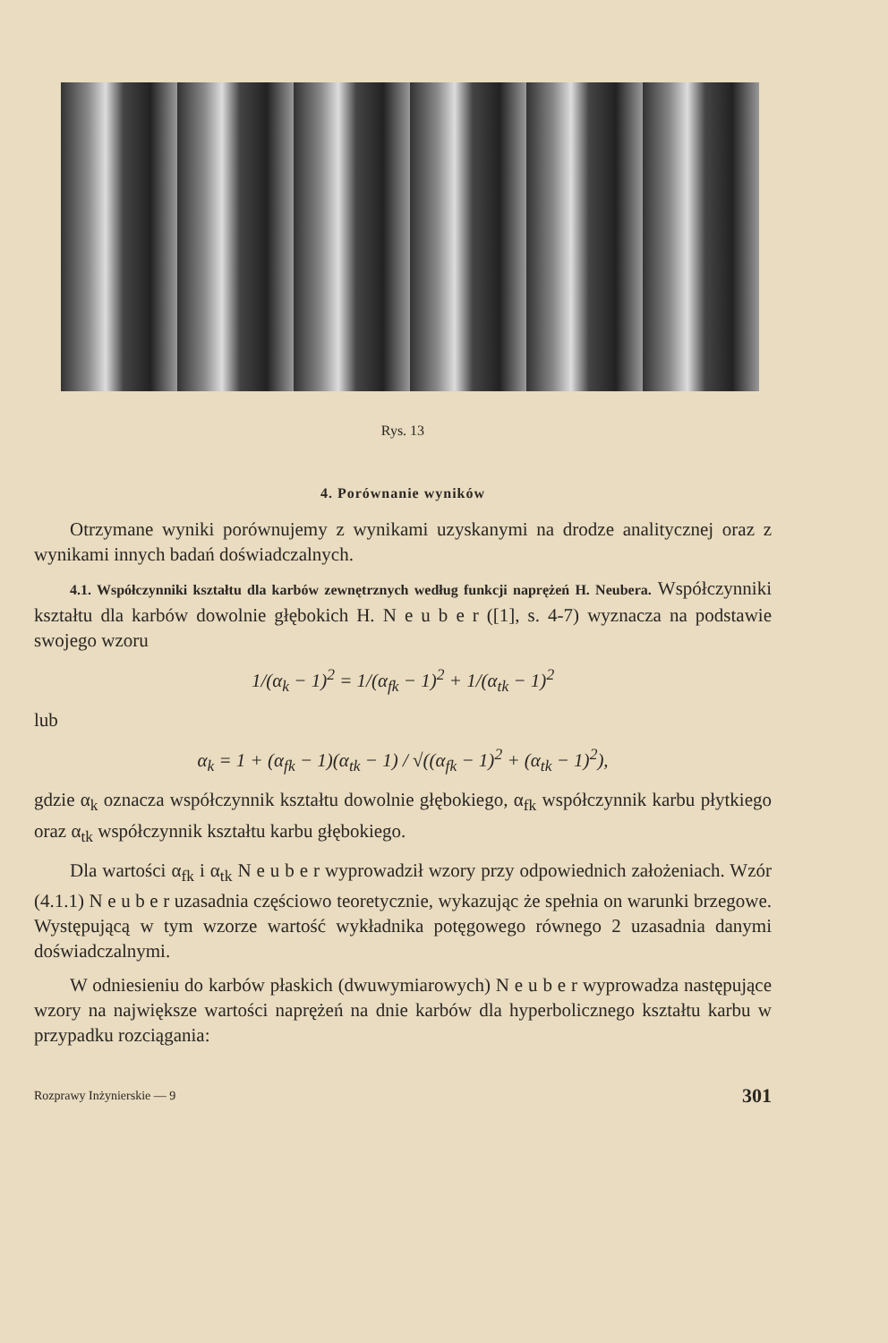Rys. 13
4. Porównanie wyników
Otrzymane wyniki porównujemy z wynikami uzyskanymi na drodze analitycznej oraz z wynikami innych badań doświadczalnych.
4.1. Współczynniki kształtu dla karbów zewnętrznych według funkcji naprężeń H. Neubera. Współczynniki kształtu dla karbów dowolnie głębokich H. N e u b e r ([1], s. 4-7) wyznacza na podstawie swojego wzoru
1/(α<sub>k</sub> − 1)<sup>2</sup> = 1/(α<sub>fk</sub> − 1)<sup>2</sup> + 1/(α<sub>tk</sub> − 1)<sup>2</sup>
lub
α<sub>k</sub> = 1 + (α<sub>fk</sub> − 1)(α<sub>tk</sub> − 1) / √((α<sub>fk</sub> − 1)<sup>2</sup> + (α<sub>tk</sub> − 1)<sup>2</sup>),
gdzie α<sub>k</sub> oznacza współczynnik kształtu dowolnie głębokiego, α<sub>fk</sub> współczynnik karbu płytkiego oraz α<sub>tk</sub> współczynnik kształtu karbu głębokiego.
Dla wartości α<sub>fk</sub> i α<sub>tk</sub> N e u b e r wyprowadził wzory przy odpowiednich założeniach. Wzór (4.1.1) N e u b e r uzasadnia częściowo teoretycznie, wykazując że spełnia on warunki brzegowe. Występującą w tym wzorze wartość wykładnika potęgowego równego 2 uzasadnia danymi doświadczalnymi.
W odniesieniu do karbów płaskich (dwuwymiarowych) N e u b e r wyprowadza następujące wzory na największe wartości naprężeń na dnie karbów dla hyperbolicznego kształtu karbu w przypadku rozciągania:
Rozprawy Inżynierskie — 9 301